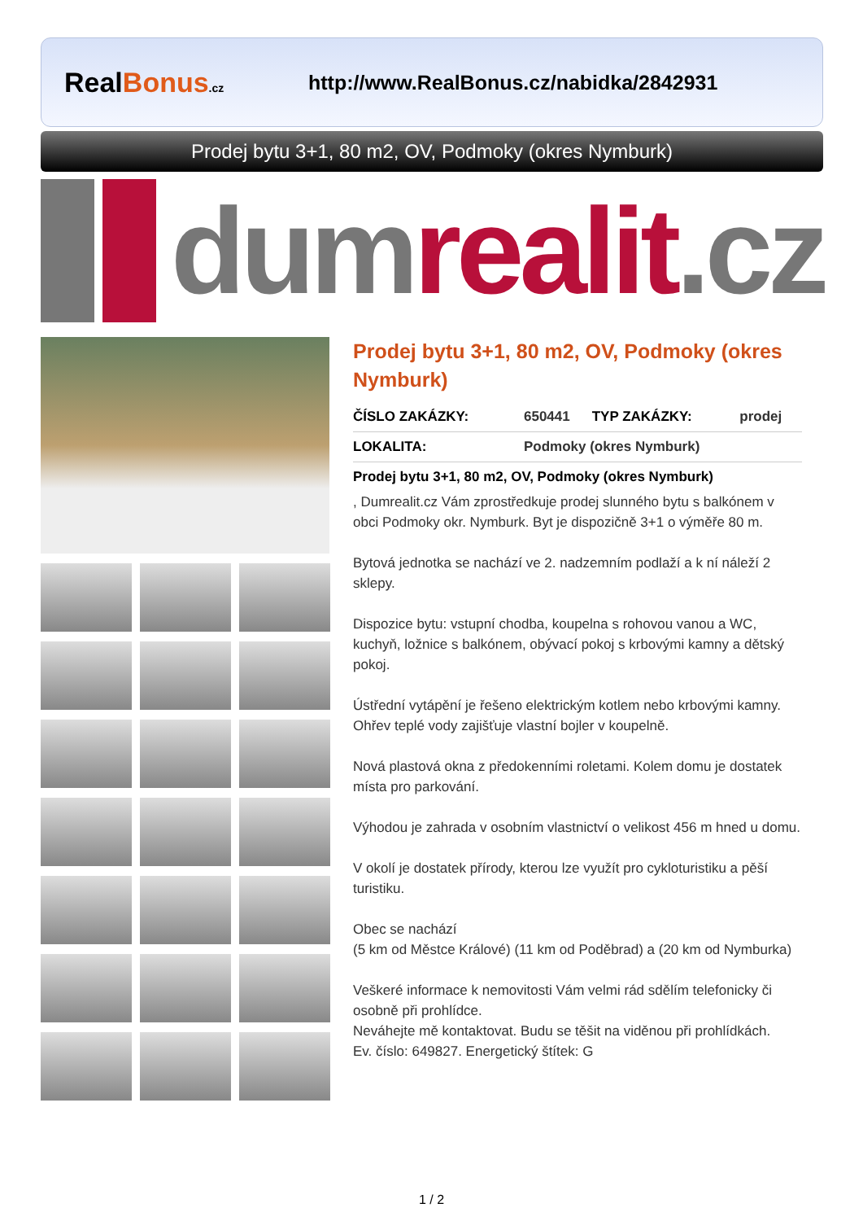RealBonus.cz
http://www.RealBonus.cz/nabidka/2842931
Prodej bytu 3+1, 80 m2, OV, Podmoky (okres Nymburk)
dumrealit.cz
Prodej bytu 3+1, 80 m2, OV, Podmoky (okres Nymburk)
| ČÍSLO ZAKÁZKY: | 650441 | TYP ZAKÁZKY: | prodej |
| LOKALITA: | Podmoky (okres Nymburk) | | |
Prodej bytu 3+1, 80 m2, OV, Podmoky (okres Nymburk)
, Dumrealit.cz Vám zprostředkuje prodej slunného bytu s balkónem v obci Podmoky okr. Nymburk. Byt je dispozičně 3+1 o výměře 80 m.
Bytová jednotka se nachází ve 2. nadzemním podlaží a k ní náleží 2 sklepy.
Dispozice bytu: vstupní chodba, koupelna s rohovou vanou a WC, kuchyň, ložnice s balkónem, obývací pokoj s krbovými kamny a dětský pokoj.
Ústřední vytápění je řešeno elektrickým kotlem nebo krbovými kamny. Ohřev teplé vody zajišťuje vlastní bojler v koupelně.
Nová plastová okna z předokenními roletami. Kolem domu je dostatek místa pro parkování.
Výhodou je zahrada v osobním vlastnictví o velikost 456 m hned u domu.
V okolí je dostatek přírody, kterou lze využít pro cykloturistiku a pěší turistiku.
Obec se nachází
(5 km od Městce Králové) (11 km od Poděbrad) a (20 km od Nymburka)
Veškeré informace k nemovitosti Vám velmi rád sdělím telefonicky či osobně při prohlídce.
Neváhejte mě kontaktovat. Budu se těšit na viděnou při prohlídkách.
Ev. číslo: 649827. Energetický štítek: G
1 / 2